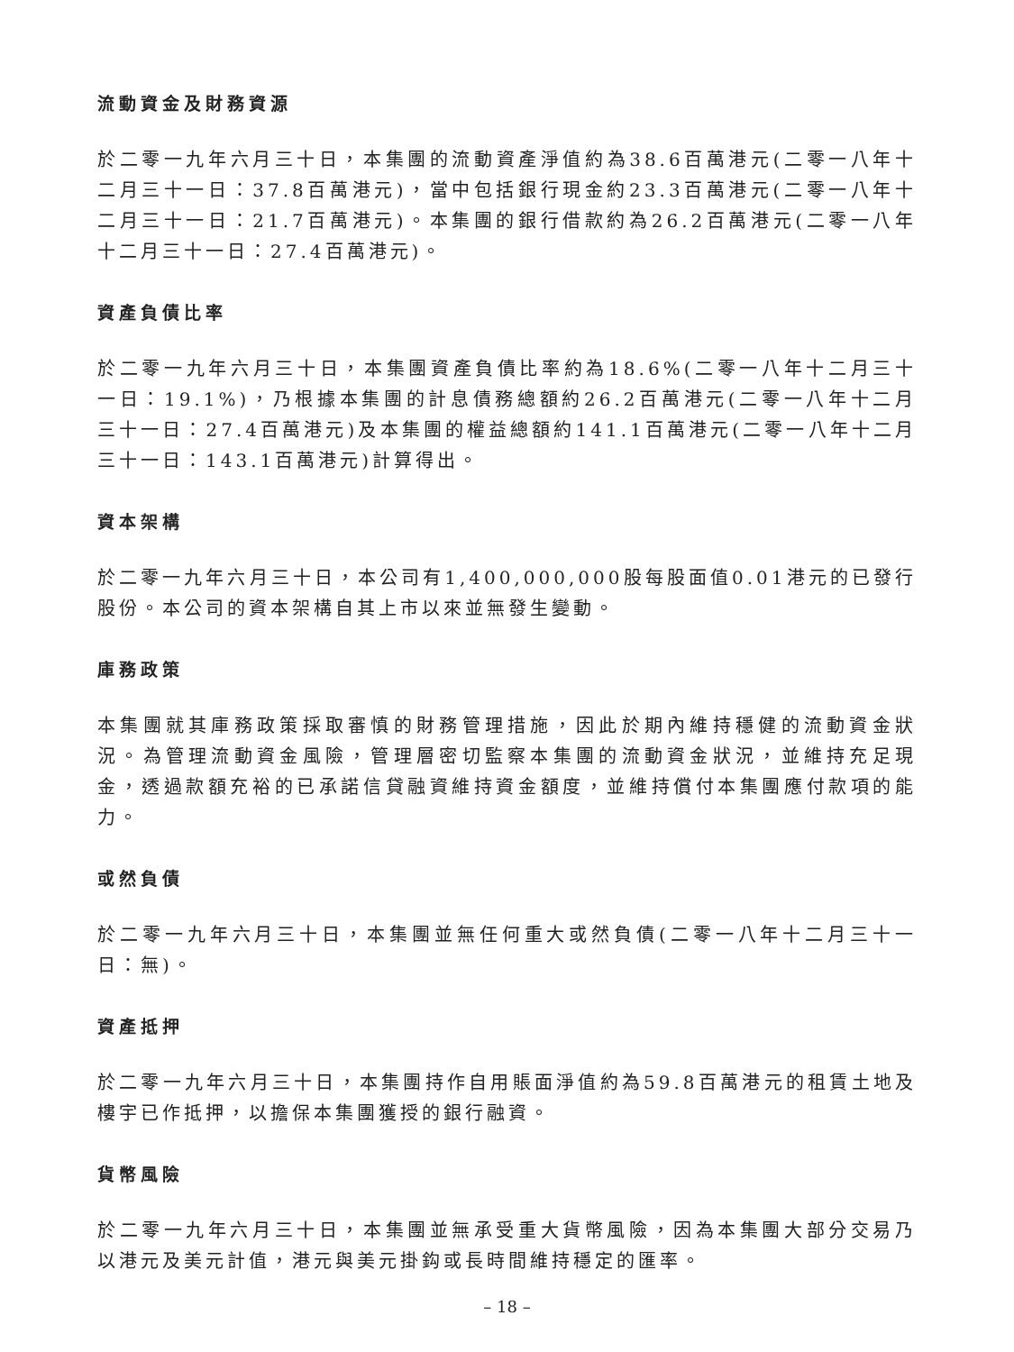流動資金及財務資源
於二零一九年六月三十日，本集團的流動資產淨值約為38.6百萬港元(二零一八年十二月三十一日：37.8百萬港元)，當中包括銀行現金約23.3百萬港元(二零一八年十二月三十一日：21.7百萬港元)。本集團的銀行借款約為26.2百萬港元(二零一八年十二月三十一日：27.4百萬港元)。
資產負債比率
於二零一九年六月三十日，本集團資產負債比率約為18.6%(二零一八年十二月三十一日：19.1%)，乃根據本集團的計息債務總額約26.2百萬港元(二零一八年十二月三十一日：27.4百萬港元)及本集團的權益總額約141.1百萬港元(二零一八年十二月三十一日：143.1百萬港元)計算得出。
資本架構
於二零一九年六月三十日，本公司有1,400,000,000股每股面值0.01港元的已發行股份。本公司的資本架構自其上市以來並無發生變動。
庫務政策
本集團就其庫務政策採取審慎的財務管理措施，因此於期內維持穩健的流動資金狀況。為管理流動資金風險，管理層密切監察本集團的流動資金狀況，並維持充足現金，透過款額充裕的已承諾信貸融資維持資金額度，並維持償付本集團應付款項的能力。
或然負債
於二零一九年六月三十日，本集團並無任何重大或然負債(二零一八年十二月三十一日：無)。
資產抵押
於二零一九年六月三十日，本集團持作自用賬面淨值約為59.8百萬港元的租賃土地及樓宇已作抵押，以擔保本集團獲授的銀行融資。
貨幣風險
於二零一九年六月三十日，本集團並無承受重大貨幣風險，因為本集團大部分交易乃以港元及美元計值，港元與美元掛鈎或長時間維持穩定的匯率。
– 18 –